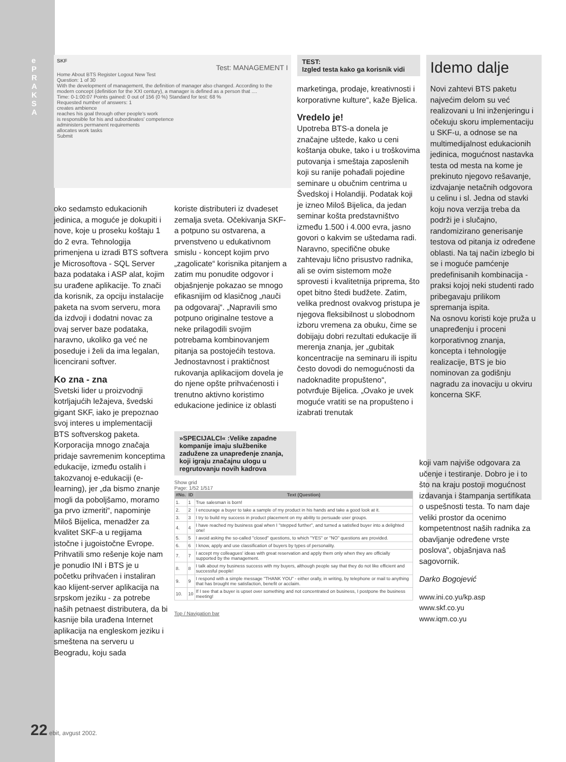e PRAKSA
SKF
Test: MANAGEMENT I
Home About BTS Register Logout New Test
Question: 1 of 30
With the development of management, the definition of manager also changed. According to the modern concept (definition for the XXI century), a manager is defined as a person that ....
Time: 0-1:00:07 Points gained: 0 out of 156 (0 %) Standard for test: 68 %
Requested number of answers: 1
creates ambience
reaches his goal through other people's work
is responsible for his and subordinates' competence
administers permanent requirements
allocates work tasks
Submit
TEST:
Izgled testa kako ga korisnik vidi
marketinga, prodaje, kreativnosti i korporativne kulture“, kaže Bjelica.
Vredelo je!
Upotreba BTS-a donela je značajne uštede, kako u ceni koštanja obuke, tako i u troškovima putovanja i smeštaja zaposlenih koji su ranije pohađali pojedine seminare u obučnim centrima u Švedskoj i Holandiji. Podatak koji je izneo Miloš Bijelica, da jedan seminar košta predstavništvo između 1.500 i 4.000 evra, jasno govori o kakvim se uštedama radi. Naravno, specifične obuke zahtevaju lično prisustvo radnika, ali se ovim sistemom može sprovesti i kvalitetnija priprema, što opet bitno štedi budžete. Zatim, velika prednost ovakvog pristupa je njegova fleksibilnost u slobodnom izboru vremena za obuku, čime se dobijaju dobri rezultati edukacije ili merenja znanja, jer „gubitak koncentracije na seminaru ili ispitu često dovodi do nemogućnosti da nadoknadite propušteno“, potvrđuje Bijelica. „Ovako je uvek moguće vratiti se na propušteno i izabrati trenutak
Idemo dalje
Novi zahtevi BTS paketu najvećim delom su već realizovani u Ini inženjeringu i očekuju skoru implementaciju u SKF-u, a odnose se na multimedijalnost edukacionih jedinica, mogućnost nastavka testa od mesta na kome je prekinuto njegovo rešavanje, izdvajanje netačnih odgovora u celinu i sl. Jedna od stavki koju nova verzija treba da podrži je i slučajno, randomizirano generisanje testova od pitanja iz određene oblasti. Na taj način izbeglo bi se i moguće pamćenje predefinisanih kombinacija - praksi kojoj neki studenti rado pribegavaju prilikom spremanja ispita.
Na osnovu koristi koje pruža u unapređenju i proceni korporativnog znanja, koncepta i tehnologije realizacije, BTS je bio nominovan za godišnju nagradu za inovaciju u okviru koncerna SKF.
oko sedamsto edukacionih jedinica, a moguće je dokupiti i nove, koje u proseku koštaju 1 do 2 evra. Tehnologija primenjena u izradi BTS softvera je Microsoftova - SQL Server baza podataka i ASP alat, kojim su urađene aplikacije. To znači da korisnik, za opciju instalacije paketa na svom serveru, mora da izdvoji i dodatni novac za ovaj server baze podataka, naravno, ukoliko ga već ne poseduje i želi da ima legalan, licencirani softver.
Ko zna - zna
Svetski lider u proizvodnji kotrljajućih ležajeva, švedski gigant SKF, iako je prepoznao svoj interes u implementaciji BTS softverskog paketa. Korporacija mnogo značaja pridaje savremenim konceptima edukacije, između ostalih i takozvanoj e-edukaciji (e-learning), jer „da bismo znanje mogli da poboljšamo, moramo ga prvo izmeriti“, napominje Miloš Bijelica, menadžer za kvalitet SKF-a u regijama istočne i jugoistočne Evrope. Prihvatili smo rešenje koje nam je ponudio INI i BTS je u početku prihvaćen i instaliran kao klijent-server aplikacija na srpskom jeziku - za potrebe naših petnaest distributera, da bi kasnije bila urađena Internet aplikacija na engleskom jeziku i smeštena na serveru u Beogradu, koju sada
koriste distributeri iz dvadeset zemalja sveta. Očekivanja SKF-a potpuno su ostvarena, a prvenstveno u edukativnom smislu - koncept kojim prvo „zagolicate“ korisnika pitanjem a zatim mu ponudite odgovor i objašnjenje pokazao se mnogo efikasnijim od klasičnog „nauči pa odgovaraj“. „Napravili smo potpuno originalne testove a neke prilagodili svojim potrebama kombinovanjem pitanja sa postojećih testova. Jednostavnost i praktičnost rukovanja aplikacijom dovela je do njene opšte prihvaćenosti i trenutno aktivno koristimo edukacione jedinice iz oblasti
»SPECIJALCI« :Velike zapadne kompanije imaju službenike zadužene za unapređenje znanja, koji igraju značajnu ulogu u regrutovanju novih kadrova
Show grid
Page: 1/52 1/517
| #No. | ID | Text (Question) |
| --- | --- | --- |
| 1. | 1 | True salesman is born! |
| 2. | 2 | I encourage a buyer to take a sample of my product in his hands and take a good look at it. |
| 3. | 3 | I try to build my success in product placement on my ability to persuade user groups. |
| 4. | 4 | I have reached my business goal when I "stepped further", and turned a satisfied buyer into a delighted one! |
| 5. | 5 | I avoid asking the so-called "closed" questions, to which "YES" or "NO" questions are provided. |
| 6. | 6 | I know, apply and use classification of buyers by types of personality. |
| 7. | 7 | I accept my colleagues' ideas with great reservation and apply them only when they are officially supported by the management. |
| 8. | 8 | I talk about my business success with my buyers, although people say that they do not like efficient and successful people! |
| 9. | 9 | I respond with a simple message "THANK YOU" - either orally, in writing, by telephone or mail to anything that has brought me satisfaction, benefit or acclaim. |
| 10. | 10 | If I see that a buyer is upset over something and not concentrated on business, I postpone the business meeting! |
Top / Navigation bar
koji vam najviše odgovara za učenje i testiranje. Dobro je i to što na kraju postoji mogućnost izdavanja i štampanja sertifikata o uspešnosti testa. To nam daje veliki prostor da ocenimo kompetentnost naših radnika za obavljanje određene vrste poslova“, objašnjava naš sagovornik.
Darko Bogojević
www.ini.co.yu/kp.asp
www.skf.co.yu
www.iqm.co.yu
22 ebit, avgust 2002.